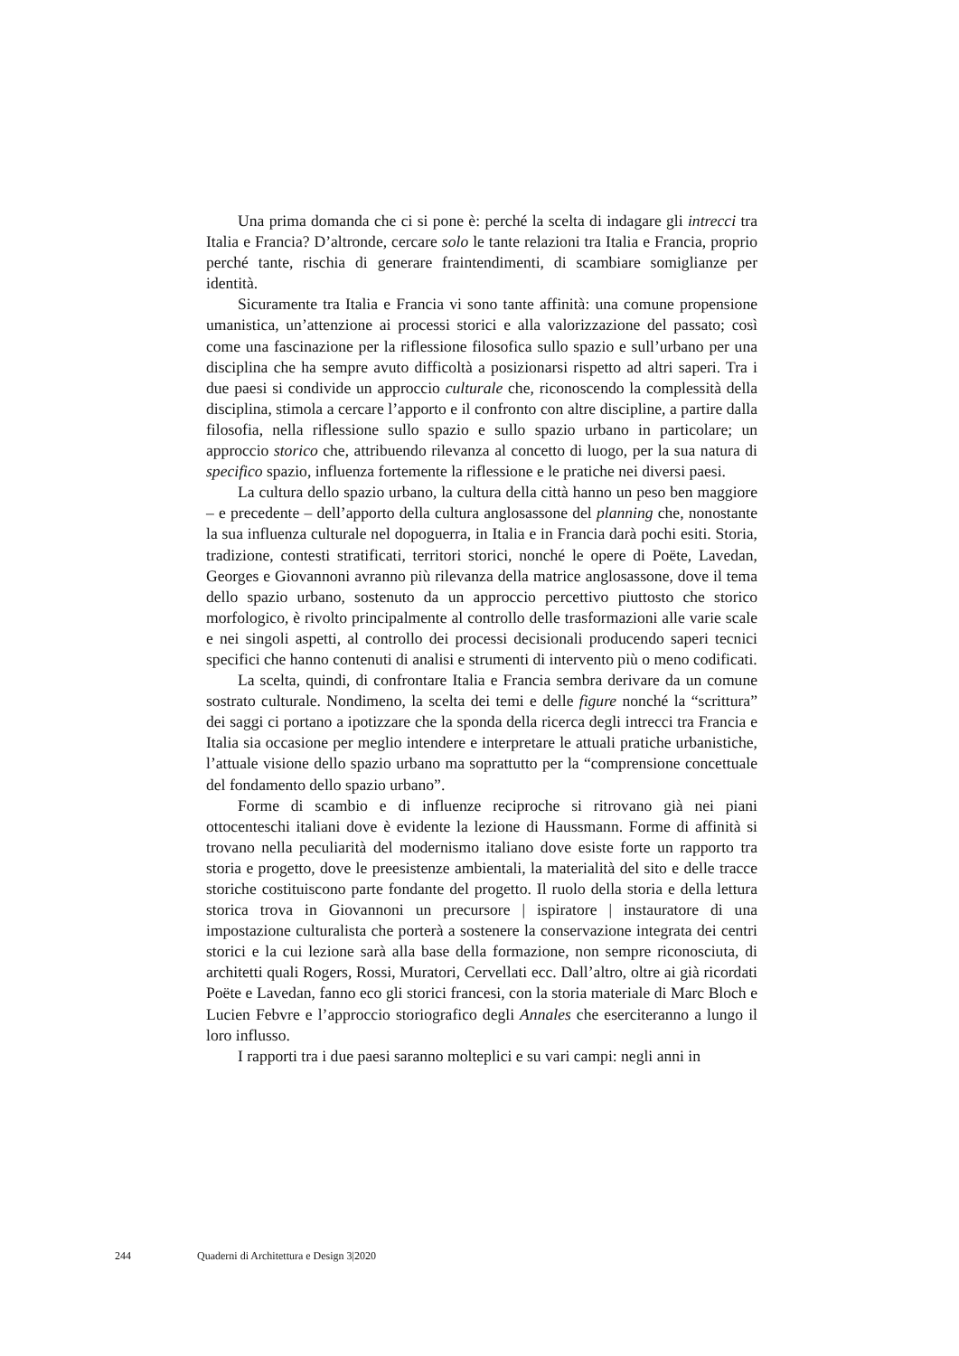Una prima domanda che ci si pone è: perché la scelta di indagare gli intrecci tra Italia e Francia? D’altronde, cercare solo le tante relazioni tra Italia e Francia, proprio perché tante, rischia di generare fraintendimenti, di scambiare somiglianze per identità.
Sicuramente tra Italia e Francia vi sono tante affinità: una comune propensione umanistica, un’attenzione ai processi storici e alla valorizzazione del passato; così come una fascinazione per la riflessione filosofica sullo spazio e sull’urbano per una disciplina che ha sempre avuto difficoltà a posizionarsi rispetto ad altri saperi. Tra i due paesi si condivide un approccio culturale che, riconoscendo la complessità della disciplina, stimola a cercare l’apporto e il confronto con altre discipline, a partire dalla filosofia, nella riflessione sullo spazio e sullo spazio urbano in particolare; un approccio storico che, attribuendo rilevanza al concetto di luogo, per la sua natura di specifico spazio, influenza fortemente la riflessione e le pratiche nei diversi paesi.
La cultura dello spazio urbano, la cultura della città hanno un peso ben maggiore – e precedente – dell’apporto della cultura anglosassone del planning che, nonostante la sua influenza culturale nel dopoguerra, in Italia e in Francia darà pochi esiti. Storia, tradizione, contesti stratificati, territori storici, nonché le opere di Poëte, Lavedan, Georges e Giovannoni avranno più rilevanza della matrice anglosassone, dove il tema dello spazio urbano, sostenuto da un approccio percettivo piuttosto che storico morfologico, è rivolto principalmente al controllo delle trasformazioni alle varie scale e nei singoli aspetti, al controllo dei processi decisionali producendo saperi tecnici specifici che hanno contenuti di analisi e strumenti di intervento più o meno codificati.
La scelta, quindi, di confrontare Italia e Francia sembra derivare da un comune sostrato culturale. Nondimeno, la scelta dei temi e delle figure nonché la “scrittura” dei saggi ci portano a ipotizzare che la sponda della ricerca degli intrecci tra Francia e Italia sia occasione per meglio intendere e interpretare le attuali pratiche urbanistiche, l’attuale visione dello spazio urbano ma soprattutto per la “comprensione concettuale del fondamento dello spazio urbano”.
Forme di scambio e di influenze reciproche si ritrovano già nei piani ottocenteschi italiani dove è evidente la lezione di Haussmann. Forme di affinità si trovano nella peculiarità del modernismo italiano dove esiste forte un rapporto tra storia e progetto, dove le preesistenze ambientali, la materialità del sito e delle tracce storiche costituiscono parte fondante del progetto. Il ruolo della storia e della lettura storica trova in Giovannoni un precursore | ispiratore | instauratore di una impostazione culturalista che porterà a sostenere la conservazione integrata dei centri storici e la cui lezione sarà alla base della formazione, non sempre riconosciuta, di architetti quali Rogers, Rossi, Muratori, Cervellati ecc. Dall’altro, oltre ai già ricordati Poëte e Lavedan, fanno eco gli storici francesi, con la storia materiale di Marc Bloch e Lucien Febvre e l’approccio storiografico degli Annales che eserciteranno a lungo il loro influsso.
I rapporti tra i due paesi saranno molteplici e su vari campi: negli anni in
244 Quaderni di Architettura e Design 3|2020